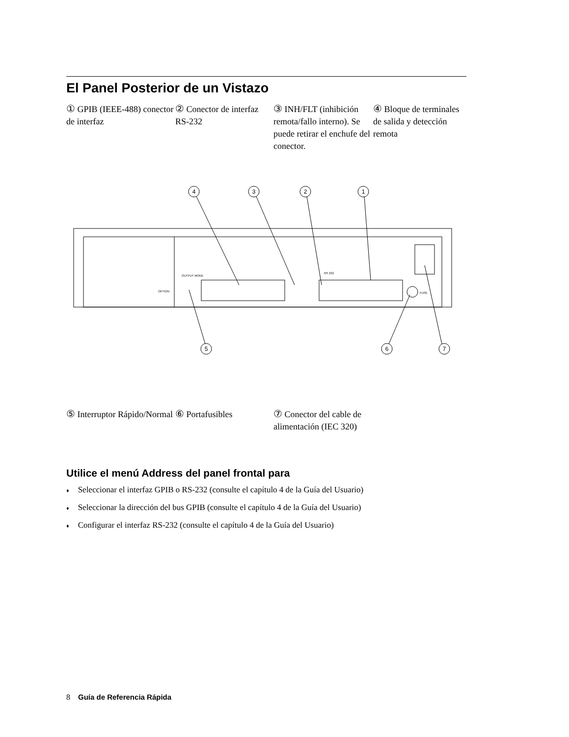El Panel Posterior de un Vistazo
① GPIB (IEEE-488) conector de interfaz
② Conector de interfaz RS-232
③ INH/FLT (inhibición remota/fallo interno). Se puede retirar el enchufe del conector.
④ Bloque de terminales de salida y detección remota
4
3
2
1
5
6
7
OUTPUT MODE
RS 232
FUSE
OPTION
⑤ Interruptor Rápido/Normal
⑥ Portafusibles ⑦ Conector del cable de alimentación (IEC 320)
Utilice el menú Address del panel frontal para
♦ Seleccionar el interfaz GPIB o RS-232 (consulte el capítulo 4 de la Guía del Usuario)
♦ Seleccionar la dirección del bus GPIB (consulte el capítulo 4 de la Guía del Usuario)
♦ Configurar el interfaz RS-232 (consulte el capítulo 4 de la Guía del Usuario)
8 Guía de Referencia Rápida